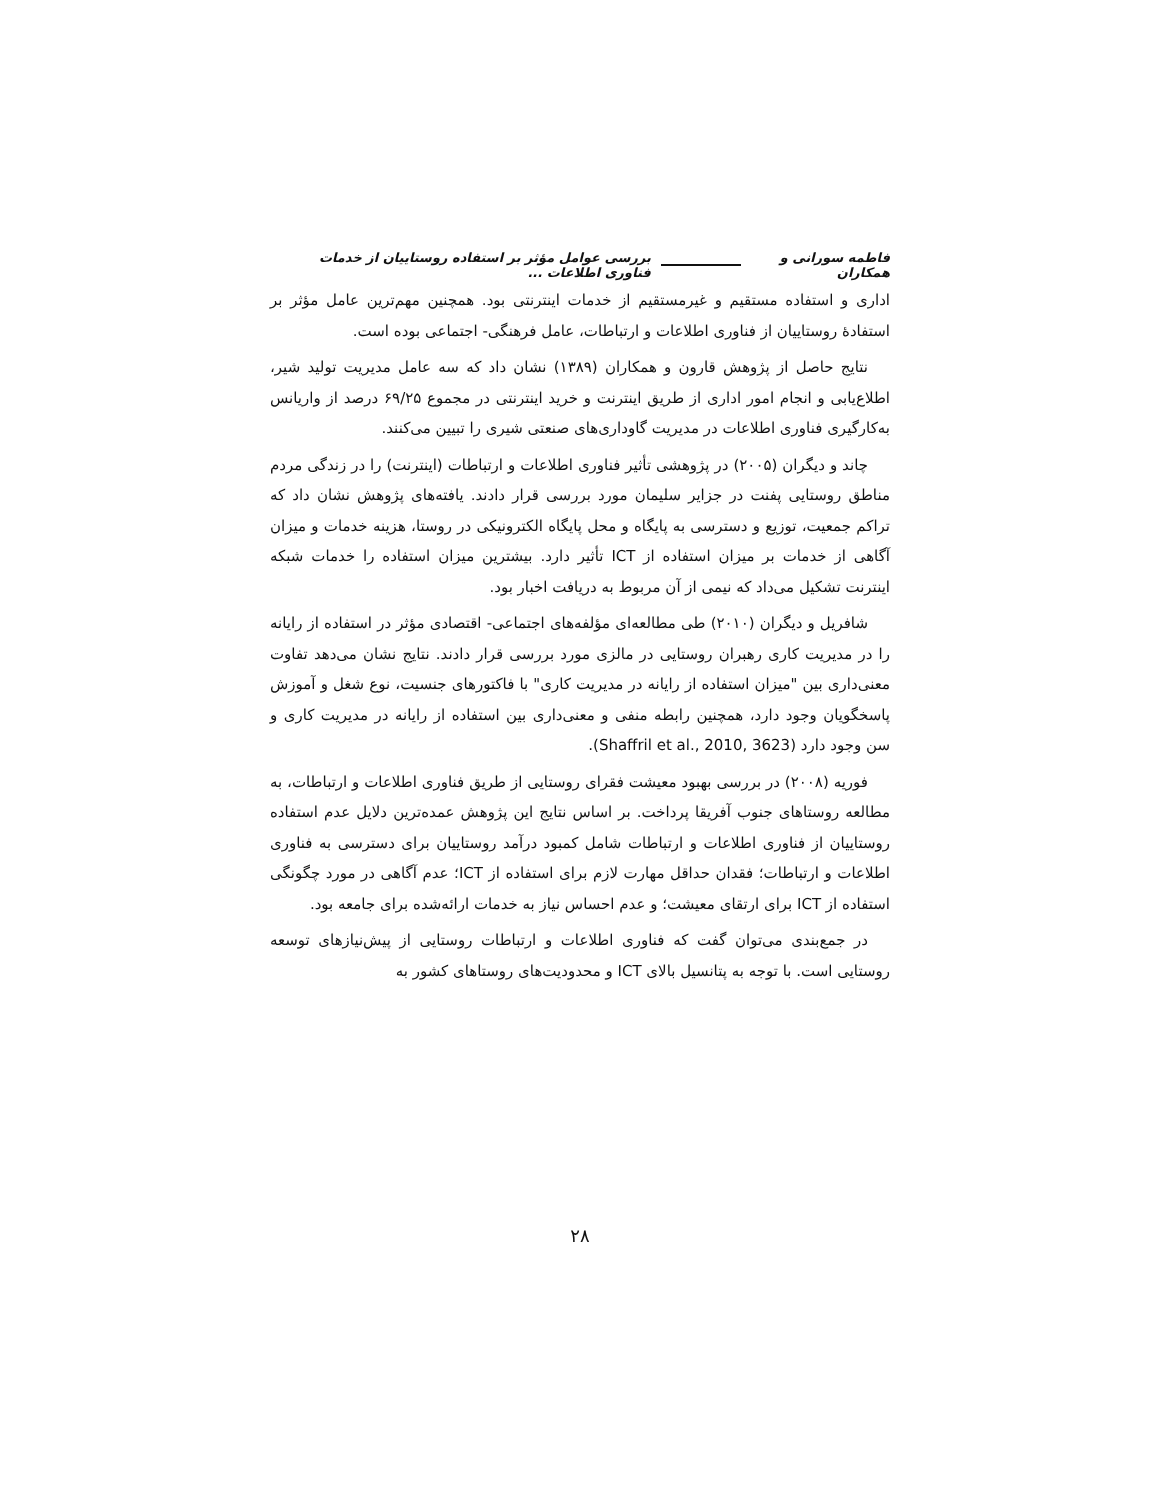فاطمه سورانی و همکاران بررسی عوامل مؤثر بر استفاده روستاییان از خدمات فناوری اطلاعات ...
اداری و استفاده مستقیم و غیرمستقیم از خدمات اینترنتی بود. همچنین مهم‌ترین عامل مؤثر بر استفادهٔ روستاییان از فناوری اطلاعات و ارتباطات، عامل فرهنگی- اجتماعی بوده است.
نتایج حاصل از پژوهش قارون و همکاران (۱۳۸۹) نشان داد که سه عامل مدیریت تولید شیر، اطلاع‌یابی و انجام امور اداری از طریق اینترنت و خرید اینترنتی در مجموع ۶۹/۲۵ درصد از واریانس به‌کارگیری فناوری اطلاعات در مدیریت گاوداری‌های صنعتی شیری را تبیین می‌کنند.
چاند و دیگران (۲۰۰۵) در پژوهشی تأثیر فناوری اطلاعات و ارتباطات (اینترنت) را در زندگی مردم مناطق روستایی پفنت در جزایر سلیمان مورد بررسی قرار دادند. یافته‌های پژوهش نشان داد که تراکم جمعیت، توزیع و دسترسی به پایگاه و محل پایگاه الکترونیکی در روستا، هزینه خدمات و میزان آگاهی از خدمات بر میزان استفاده از ICT تأثیر دارد. بیشترین میزان استفاده را خدمات شبکه اینترنت تشکیل می‌داد که نیمی از آن مربوط به دریافت اخبار بود.
شافریل و دیگران (۲۰۱۰) طی مطالعه‌ای مؤلفه‌های اجتماعی- اقتصادی مؤثر در استفاده از رایانه را در مدیریت کاری رهبران روستایی در مالزی مورد بررسی قرار دادند. نتایج نشان می‌دهد تفاوت معنی‌داری بین "میزان استفاده از رایانه در مدیریت کاری" با فاکتورهای جنسیت، نوع شغل و آموزش پاسخگویان وجود دارد، همچنین رابطه منفی و معنی‌داری بین استفاده از رایانه در مدیریت کاری و سن وجود دارد (Shaffril et al., 2010, 3623).
فوریه (۲۰۰۸) در بررسی بهبود معیشت فقرای روستایی از طریق فناوری اطلاعات و ارتباطات، به مطالعه روستاهای جنوب آفریقا پرداخت. بر اساس نتایج این پژوهش عمده‌ترین دلایل عدم استفاده روستاییان از فناوری اطلاعات و ارتباطات شامل کمبود درآمد روستاییان برای دسترسی به فناوری اطلاعات و ارتباطات؛ فقدان حداقل مهارت لازم برای استفاده از ICT؛ عدم آگاهی در مورد چگونگی استفاده از ICT برای ارتقای معیشت؛ و عدم احساس نیاز به خدمات ارائه‌شده برای جامعه بود.
در جمع‌بندی می‌توان گفت که فناوری اطلاعات و ارتباطات روستایی از پیش‌نیازهای توسعه روستایی است. با توجه به پتانسیل بالای ICT و محدودیت‌های روستاهای کشور به
۲۸